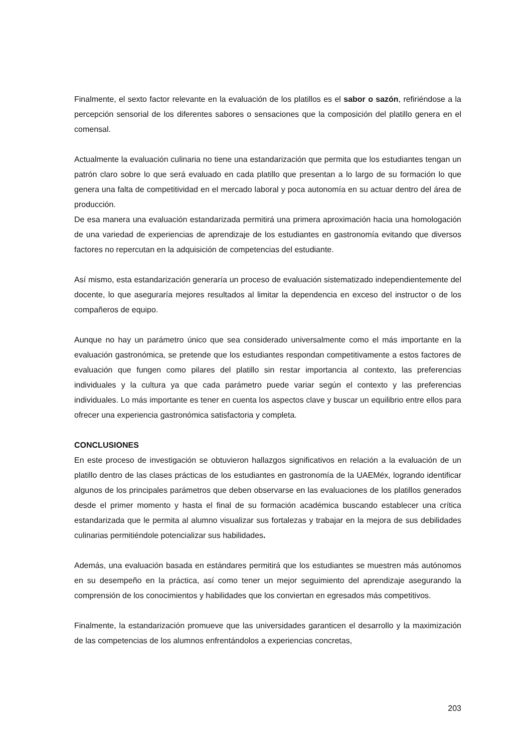Finalmente, el sexto factor relevante en la evaluación de los platillos es el sabor o sazón, refiriéndose a la percepción sensorial de los diferentes sabores o sensaciones que la composición del platillo genera en el comensal.
Actualmente la evaluación culinaria no tiene una estandarización que permita que los estudiantes tengan un patrón claro sobre lo que será evaluado en cada platillo que presentan a lo largo de su formación lo que genera una falta de competitividad en el mercado laboral y poca autonomía en su actuar dentro del área de producción.
De esa manera una evaluación estandarizada permitirá una primera aproximación hacia una homologación de una variedad de experiencias de aprendizaje de los estudiantes en gastronomía evitando que diversos factores no repercutan en la adquisición de competencias del estudiante.
Así mismo, esta estandarización generaría un proceso de evaluación sistematizado independientemente del docente, lo que aseguraría mejores resultados al limitar la dependencia en exceso del instructor o de los compañeros de equipo.
Aunque no hay un parámetro único que sea considerado universalmente como el más importante en la evaluación gastronómica, se pretende que los estudiantes respondan competitivamente a estos factores de evaluación que fungen como pilares del platillo sin restar importancia al contexto, las preferencias individuales y la cultura ya que cada parámetro puede variar según el contexto y las preferencias individuales. Lo más importante es tener en cuenta los aspectos clave y buscar un equilibrio entre ellos para ofrecer una experiencia gastronómica satisfactoria y completa.
CONCLUSIONES
En este proceso de investigación se obtuvieron hallazgos significativos en relación a la evaluación de un platillo dentro de las clases prácticas de los estudiantes en gastronomía de la UAEMéx, logrando identificar algunos de los principales parámetros que deben observarse en las evaluaciones de los platillos generados desde el primer momento y hasta el final de su formación académica buscando establecer una crítica estandarizada que le permita al alumno visualizar sus fortalezas y trabajar en la mejora de sus debilidades culinarias permitiéndole potencializar sus habilidades.
Además, una evaluación basada en estándares permitirá que los estudiantes se muestren más autónomos en su desempeño en la práctica, así como tener un mejor seguimiento del aprendizaje asegurando la comprensión de los conocimientos y habilidades que los conviertan en egresados más competitivos.
Finalmente, la estandarización promueve que las universidades garanticen el desarrollo y la maximización de las competencias de los alumnos enfrentándolos a experiencias concretas,
203